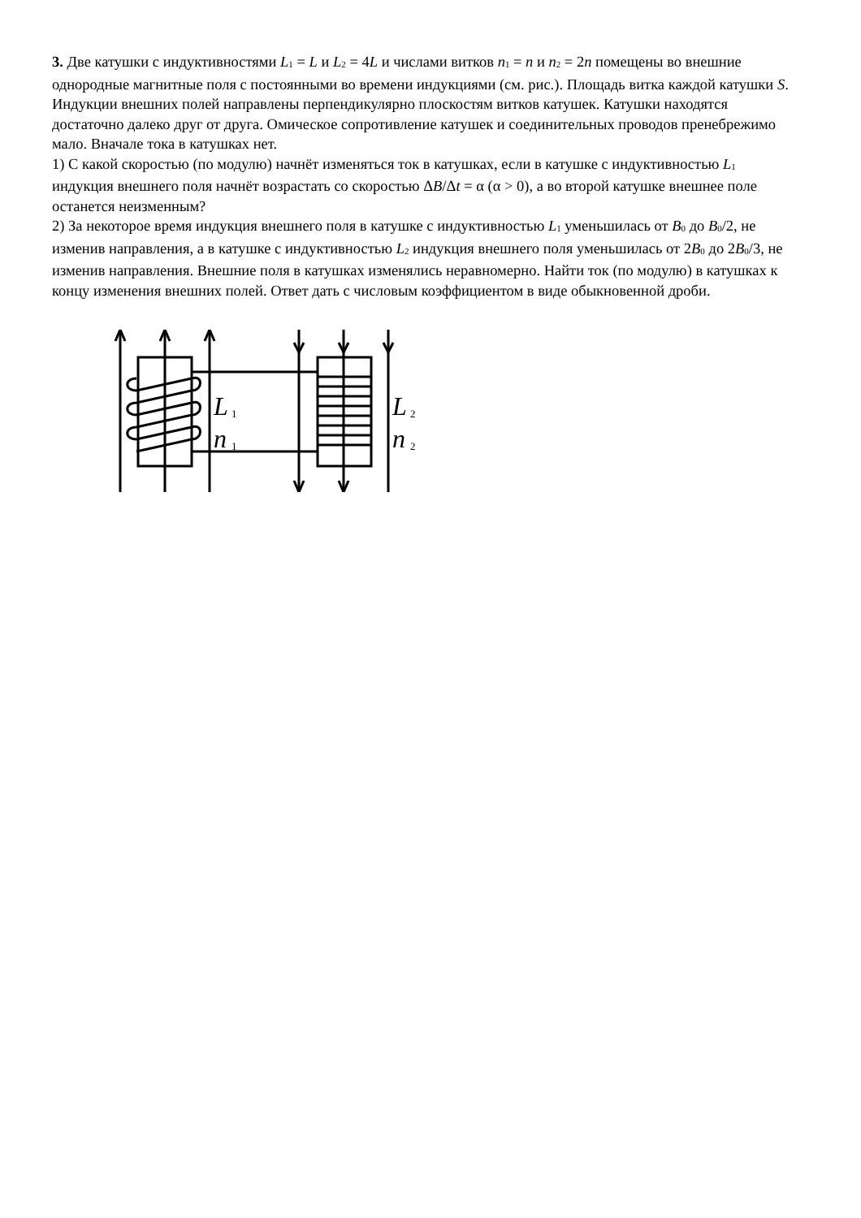3. Две катушки с индуктивностями L<sub>1</sub> = L и L<sub>2</sub> = 4L и числами витков n<sub>1</sub> = n и n<sub>2</sub> = 2n помещены во внешние однородные магнитные поля с постоянными во времени индукциями (см. рис.). Площадь витка каждой катушки S. Индукции внешних полей направлены перпендикулярно плоскостям витков катушек. Катушки находятся достаточно далеко друг от друга. Омическое сопротивление катушек и соединительных проводов пренебрежимо мало. Вначале тока в катушках нет.
1) С какой скоростью (по модулю) начнёт изменяться ток в катушках, если в катушке с индуктивностью L<sub>1</sub> индукция внешнего поля начнёт возрастать со скоростью ΔB/Δt = α (α > 0), а во второй катушке внешнее поле останется неизменным?
2) За некоторое время индукция внешнего поля в катушке с индуктивностью L<sub>1</sub> уменьшилась от B<sub>0</sub> до B<sub>0</sub>/2, не изменив направления, а в катушке с индуктивностью L<sub>2</sub> индукция внешнего поля уменьшилась от 2B<sub>0</sub> до 2B<sub>0</sub>/3, не изменив направления. Внешние поля в катушках изменялись неравномерно. Найти ток (по модулю) в катушках к концу изменения внешних полей. Ответ дать с числовым коэффициентом в виде обыкновенной дроби.
L
1
n
1
L
2
n
2